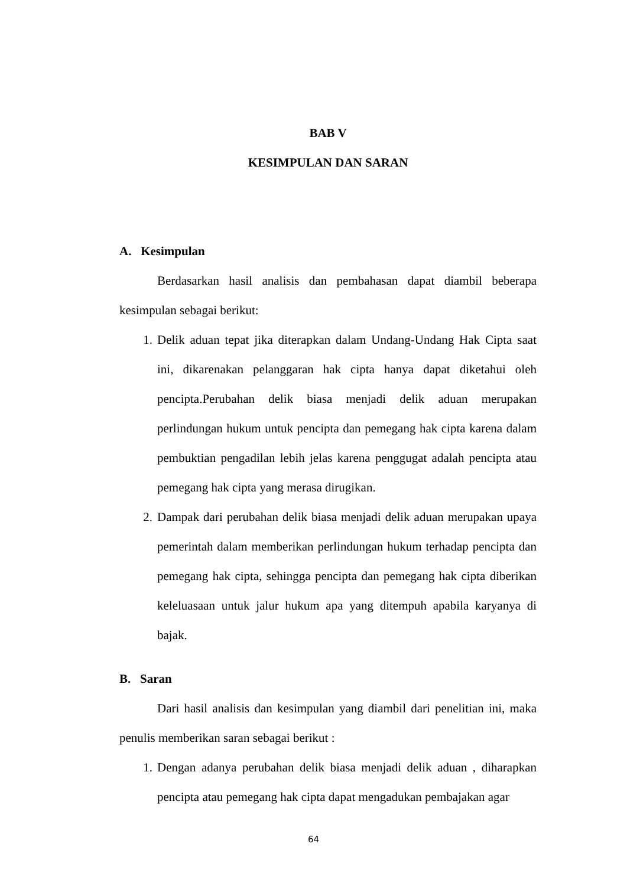BAB V
KESIMPULAN DAN SARAN
A. Kesimpulan
Berdasarkan hasil analisis dan pembahasan dapat diambil beberapa kesimpulan sebagai berikut:
1. Delik aduan tepat jika diterapkan dalam Undang-Undang Hak Cipta saat ini, dikarenakan pelanggaran hak cipta hanya dapat diketahui oleh pencipta.Perubahan delik biasa menjadi delik aduan merupakan perlindungan hukum untuk pencipta dan pemegang hak cipta karena dalam pembuktian pengadilan lebih jelas karena penggugat adalah pencipta atau pemegang hak cipta yang merasa dirugikan.
2. Dampak dari perubahan delik biasa menjadi delik aduan merupakan upaya pemerintah dalam memberikan perlindungan hukum terhadap pencipta dan pemegang hak cipta, sehingga pencipta dan pemegang hak cipta diberikan keleluasaan untuk jalur hukum apa yang ditempuh apabila karyanya di bajak.
B. Saran
Dari hasil analisis dan kesimpulan yang diambil dari penelitian ini, maka penulis memberikan saran sebagai berikut :
1. Dengan adanya perubahan delik biasa menjadi delik aduan , diharapkan pencipta atau pemegang hak cipta dapat mengadukan pembajakan agar
64